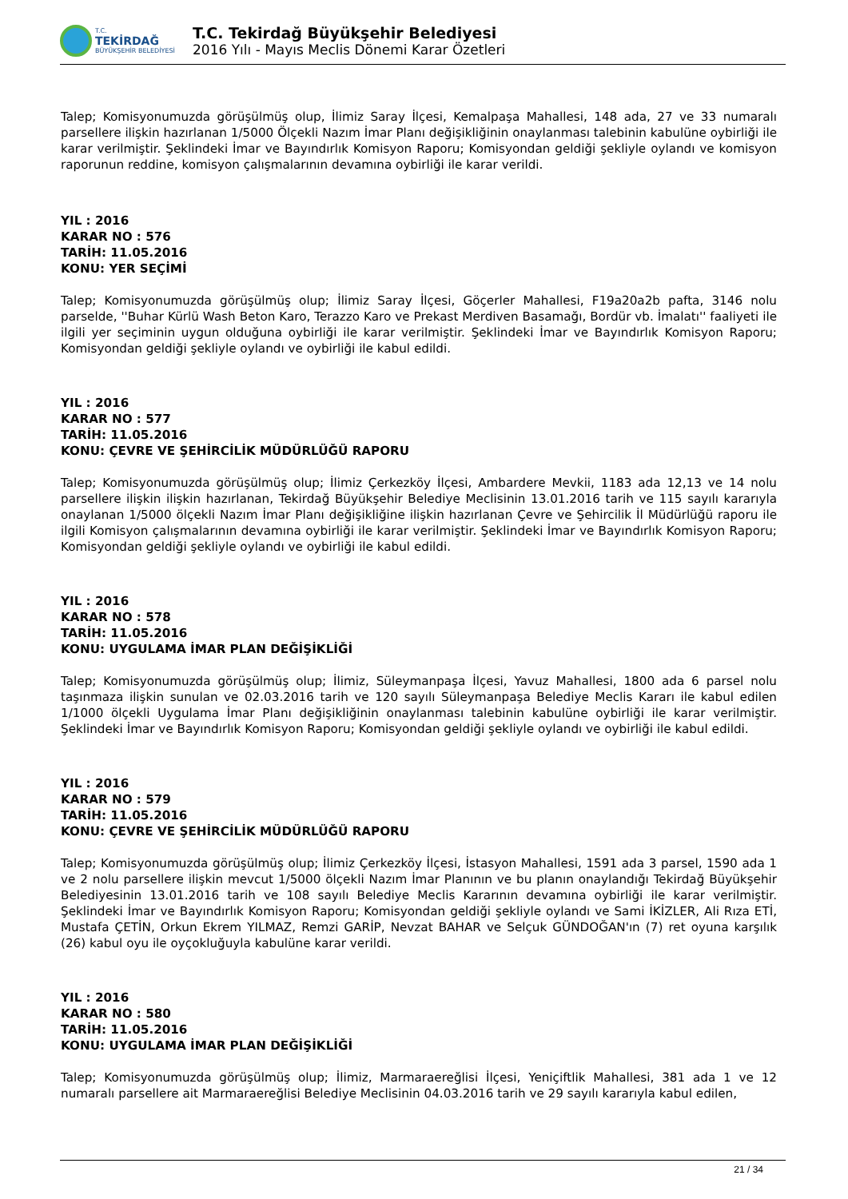T.C.
TEKİRDAĞ
BÜYÜKŞEHİR BELEDİYESİ
T.C. Tekirdağ Büyükşehir Belediyesi
2016 Yılı - Mayıs Meclis Dönemi Karar Özetleri
Talep; Komisyonumuzda görüşülmüş olup, İlimiz Saray İlçesi, Kemalpaşa Mahallesi, 148 ada, 27 ve 33 numaralı parsellere ilişkin hazırlanan 1/5000 Ölçekli Nazım İmar Planı değişikliğinin onaylanması talebinin kabulüne oybirliği ile karar verilmiştir. Şeklindeki İmar ve Bayındırlık Komisyon Raporu; Komisyondan geldiği şekliyle oylandı ve komisyon raporunun reddine, komisyon çalışmalarının devamına oybirliği ile karar verildi.
YIL : 2016
KARAR NO : 576
TARİH: 11.05.2016
KONU: YER SEÇİMİ
Talep; Komisyonumuzda görüşülmüş olup; İlimiz Saray İlçesi, Göçerler Mahallesi, F19a20a2b pafta, 3146 nolu parselde, ''Buhar Kürlü Wash Beton Karo, Terazzo Karo ve Prekast Merdiven Basamağı, Bordür vb. İmalatı'' faaliyeti ile ilgili yer seçiminin uygun olduğuna oybirliği ile karar verilmiştir. Şeklindeki İmar ve Bayındırlık Komisyon Raporu; Komisyondan geldiği şekliyle oylandı ve oybirliği ile kabul edildi.
YIL : 2016
KARAR NO : 577
TARİH: 11.05.2016
KONU: ÇEVRE VE ŞEHİRCİLİK MÜDÜRLÜĞÜ RAPORU
Talep; Komisyonumuzda görüşülmüş olup; İlimiz Çerkezköy İlçesi, Ambardere Mevkii, 1183 ada 12,13 ve 14 nolu parsellere ilişkin ilişkin hazırlanan, Tekirdağ Büyükşehir Belediye Meclisinin 13.01.2016 tarih ve 115 sayılı kararıyla onaylanan 1/5000 ölçekli Nazım İmar Planı değişikliğine ilişkin hazırlanan Çevre ve Şehircilik İl Müdürlüğü raporu ile ilgili Komisyon çalışmalarının devamına oybirliği ile karar verilmiştir. Şeklindeki İmar ve Bayındırlık Komisyon Raporu; Komisyondan geldiği şekliyle oylandı ve oybirliği ile kabul edildi.
YIL : 2016
KARAR NO : 578
TARİH: 11.05.2016
KONU: UYGULAMA İMAR PLAN DEĞİŞİKLİĞİ
Talep; Komisyonumuzda görüşülmüş olup; İlimiz, Süleymanpaşa İlçesi, Yavuz Mahallesi, 1800 ada 6 parsel nolu taşınmaza ilişkin sunulan ve 02.03.2016 tarih ve 120 sayılı Süleymanpaşa Belediye Meclis Kararı ile kabul edilen 1/1000 ölçekli Uygulama İmar Planı değişikliğinin onaylanması talebinin kabulüne oybirliği ile karar verilmiştir. Şeklindeki İmar ve Bayındırlık Komisyon Raporu; Komisyondan geldiği şekliyle oylandı ve oybirliği ile kabul edildi.
YIL : 2016
KARAR NO : 579
TARİH: 11.05.2016
KONU: ÇEVRE VE ŞEHİRCİLİK MÜDÜRLÜĞÜ RAPORU
Talep; Komisyonumuzda görüşülmüş olup; İlimiz Çerkezköy İlçesi, İstasyon Mahallesi, 1591 ada 3 parsel, 1590 ada 1 ve 2 nolu parsellere ilişkin mevcut 1/5000 ölçekli Nazım İmar Planının ve bu planın onaylandığı Tekirdağ Büyükşehir Belediyesinin 13.01.2016 tarih ve 108 sayılı Belediye Meclis Kararının devamına oybirliği ile karar verilmiştir. Şeklindeki İmar ve Bayındırlık Komisyon Raporu; Komisyondan geldiği şekliyle oylandı ve Sami İKİZLER, Ali Rıza ETİ, Mustafa ÇETİN, Orkun Ekrem YILMAZ, Remzi GARİP, Nevzat BAHAR ve Selçuk GÜNDOĞAN'ın (7) ret oyuna karşılık (26) kabul oyu ile oyçokluğuyla kabulüne karar verildi.
YIL : 2016
KARAR NO : 580
TARİH: 11.05.2016
KONU: UYGULAMA İMAR PLAN DEĞİŞİKLİĞİ
Talep; Komisyonumuzda görüşülmüş olup; İlimiz, Marmaraereğlisi İlçesi, Yeniçiftlik Mahallesi, 381 ada 1 ve 12 numaralı parsellere ait Marmaraereğlisi Belediye Meclisinin 04.03.2016 tarih ve 29 sayılı kararıyla kabul edilen,
21 / 34